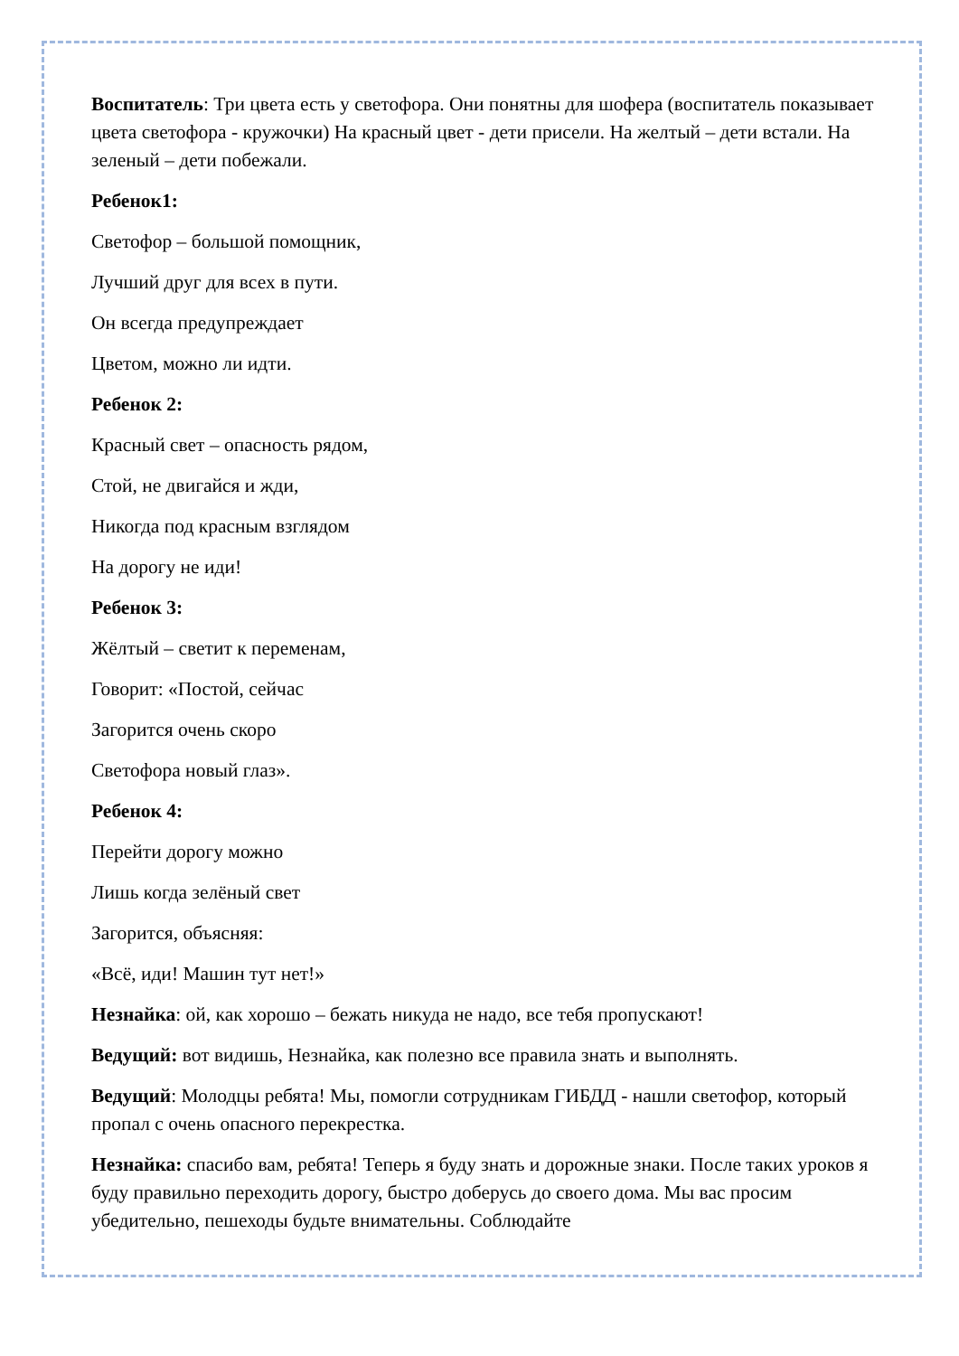Воспитатель: Три цвета есть у светофора. Они понятны для шофера (воспитатель показывает цвета светофора - кружочки) На красный цвет - дети присели. На желтый – дети встали. На зеленый – дети побежали.
Ребенок1:
Светофор – большой помощник,
Лучший друг для всех в пути.
Он всегда предупреждает
Цветом, можно ли идти.
Ребенок 2:
Красный свет – опасность рядом,
Стой, не двигайся и жди,
Никогда под красным взглядом
На дорогу не иди!
Ребенок 3:
Жёлтый – светит к переменам,
Говорит: «Постой, сейчас
Загорится очень скоро
Светофора новый глаз».
Ребенок 4:
Перейти дорогу можно
Лишь когда зелёный свет
Загорится, объясняя:
«Всё, иди! Машин тут нет!»
Незнайка: ой, как хорошо – бежать никуда не надо, все тебя пропускают!
Ведущий: вот видишь, Незнайка, как полезно все правила знать и выполнять.
Ведущий: Молодцы ребята! Мы, помогли сотрудникам ГИБДД - нашли светофор, который пропал с очень опасного перекрестка.
Незнайка: спасибо вам, ребята! Теперь я буду знать и дорожные знаки. После таких уроков я буду правильно переходить дорогу, быстро доберусь до своего дома. Мы вас просим убедительно, пешеходы будьте внимательны. Соблюдайте